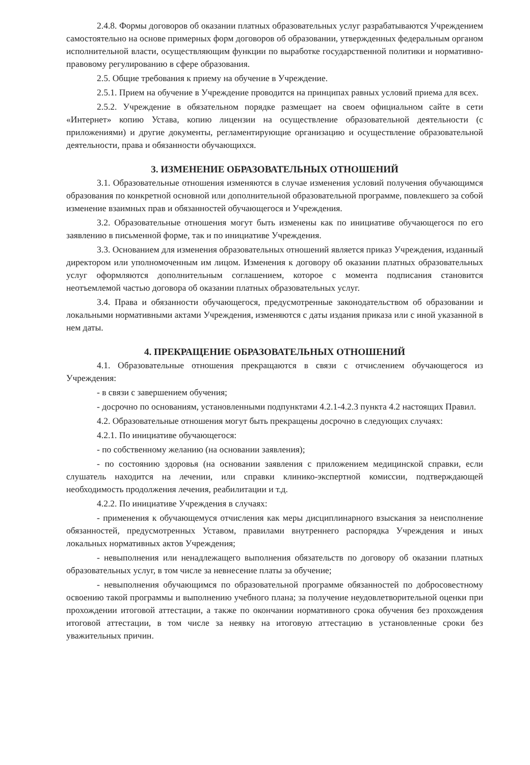2.4.8. Формы договоров об оказании платных образовательных услуг разрабатываются Учреждением самостоятельно на основе примерных форм договоров об образовании, утвержденных федеральным органом исполнительной власти, осуществляющим функции по выработке государственной политики и нормативно-правовому регулированию в сфере образования.
2.5. Общие требования к приему на обучение в Учреждение.
2.5.1. Прием на обучение в Учреждение проводится на принципах равных условий приема для всех.
2.5.2. Учреждение в обязательном порядке размещает на своем официальном сайте в сети «Интернет» копию Устава, копию лицензии на осуществление образовательной деятельности (с приложениями) и другие документы, регламентирующие организацию и осуществление образовательной деятельности, права и обязанности обучающихся.
3. ИЗМЕНЕНИЕ ОБРАЗОВАТЕЛЬНЫХ ОТНОШЕНИЙ
3.1. Образовательные отношения изменяются в случае изменения условий получения обучающимся образования по конкретной основной или дополнительной образовательной программе, повлекшего за собой изменение взаимных прав и обязанностей обучающегося и Учреждения.
3.2. Образовательные отношения могут быть изменены как по инициативе обучающегося по его заявлению в письменной форме, так и по инициативе Учреждения.
3.3. Основанием для изменения образовательных отношений является приказ Учреждения, изданный директором или уполномоченным им лицом. Изменения к договору об оказании платных образовательных услуг оформляются дополнительным соглашением, которое с момента подписания становится неотъемлемой частью договора об оказании платных образовательных услуг.
3.4. Права и обязанности обучающегося, предусмотренные законодательством об образовании и локальными нормативными актами Учреждения, изменяются с даты издания приказа или с иной указанной в нем даты.
4. ПРЕКРАЩЕНИЕ ОБРАЗОВАТЕЛЬНЫХ ОТНОШЕНИЙ
4.1. Образовательные отношения прекращаются в связи с отчислением обучающегося из Учреждения:
- в связи с завершением обучения;
- досрочно по основаниям, установленными подпунктами 4.2.1-4.2.3 пункта 4.2 настоящих Правил.
4.2. Образовательные отношения могут быть прекращены досрочно в следующих случаях:
4.2.1. По инициативе обучающегося:
- по собственному желанию (на основании заявления);
- по состоянию здоровья (на основании заявления с приложением медицинской справки, если слушатель находится на лечении, или справки клинико-экспертной комиссии, подтверждающей необходимость продолжения лечения, реабилитации и т.д.
4.2.2. По инициативе Учреждения в случаях:
- применения к обучающемуся отчисления как меры дисциплинарного взыскания за неисполнение обязанностей, предусмотренных Уставом, правилами внутреннего распорядка Учреждения и иных локальных нормативных актов Учреждения;
- невыполнения или ненадлежащего выполнения обязательств по договору об оказании платных образовательных услуг, в том числе за невнесение платы за обучение;
- невыполнения обучающимся по образовательной программе обязанностей по добросовестному освоению такой программы и выполнению учебного плана; за получение неудовлетворительной оценки при прохождении итоговой аттестации, а также по окончании нормативного срока обучения без прохождения итоговой аттестации, в том числе за неявку на итоговую аттестацию в установленные сроки без уважительных причин.